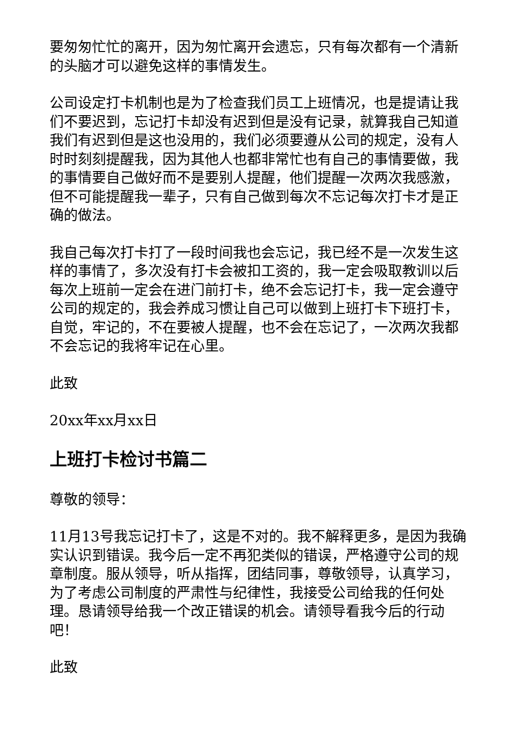要匆匆忙忙的离开，因为匆忙离开会遗忘，只有每次都有一个清新的头脑才可以避免这样的事情发生。
公司设定打卡机制也是为了检查我们员工上班情况，也是提请让我们不要迟到，忘记打卡却没有迟到但是没有记录，就算我自己知道我们有迟到但是这也没用的，我们必须要遵从公司的规定，没有人时时刻刻提醒我，因为其他人也都非常忙也有自己的事情要做，我的事情要自己做好而不是要别人提醒，他们提醒一次两次我感激，但不可能提醒我一辈子，只有自己做到每次不忘记每次打卡才是正确的做法。
我自己每次打卡打了一段时间我也会忘记，我已经不是一次发生这样的事情了，多次没有打卡会被扣工资的，我一定会吸取教训以后每次上班前一定会在进门前打卡，绝不会忘记打卡，我一定会遵守公司的规定的，我会养成习惯让自己可以做到上班打卡下班打卡，自觉，牢记的，不在要被人提醒，也不会在忘记了，一次两次我都不会忘记的我将牢记在心里。
此致
20xx年xx月xx日
上班打卡检讨书篇二
尊敬的领导：
11月13号我忘记打卡了，这是不对的。我不解释更多，是因为我确实认识到错误。我今后一定不再犯类似的错误，严格遵守公司的规章制度。服从领导，听从指挥，团结同事，尊敬领导，认真学习，为了考虑公司制度的严肃性与纪律性，我接受公司给我的任何处理。恳请领导给我一个改正错误的机会。请领导看我今后的行动吧！
此致